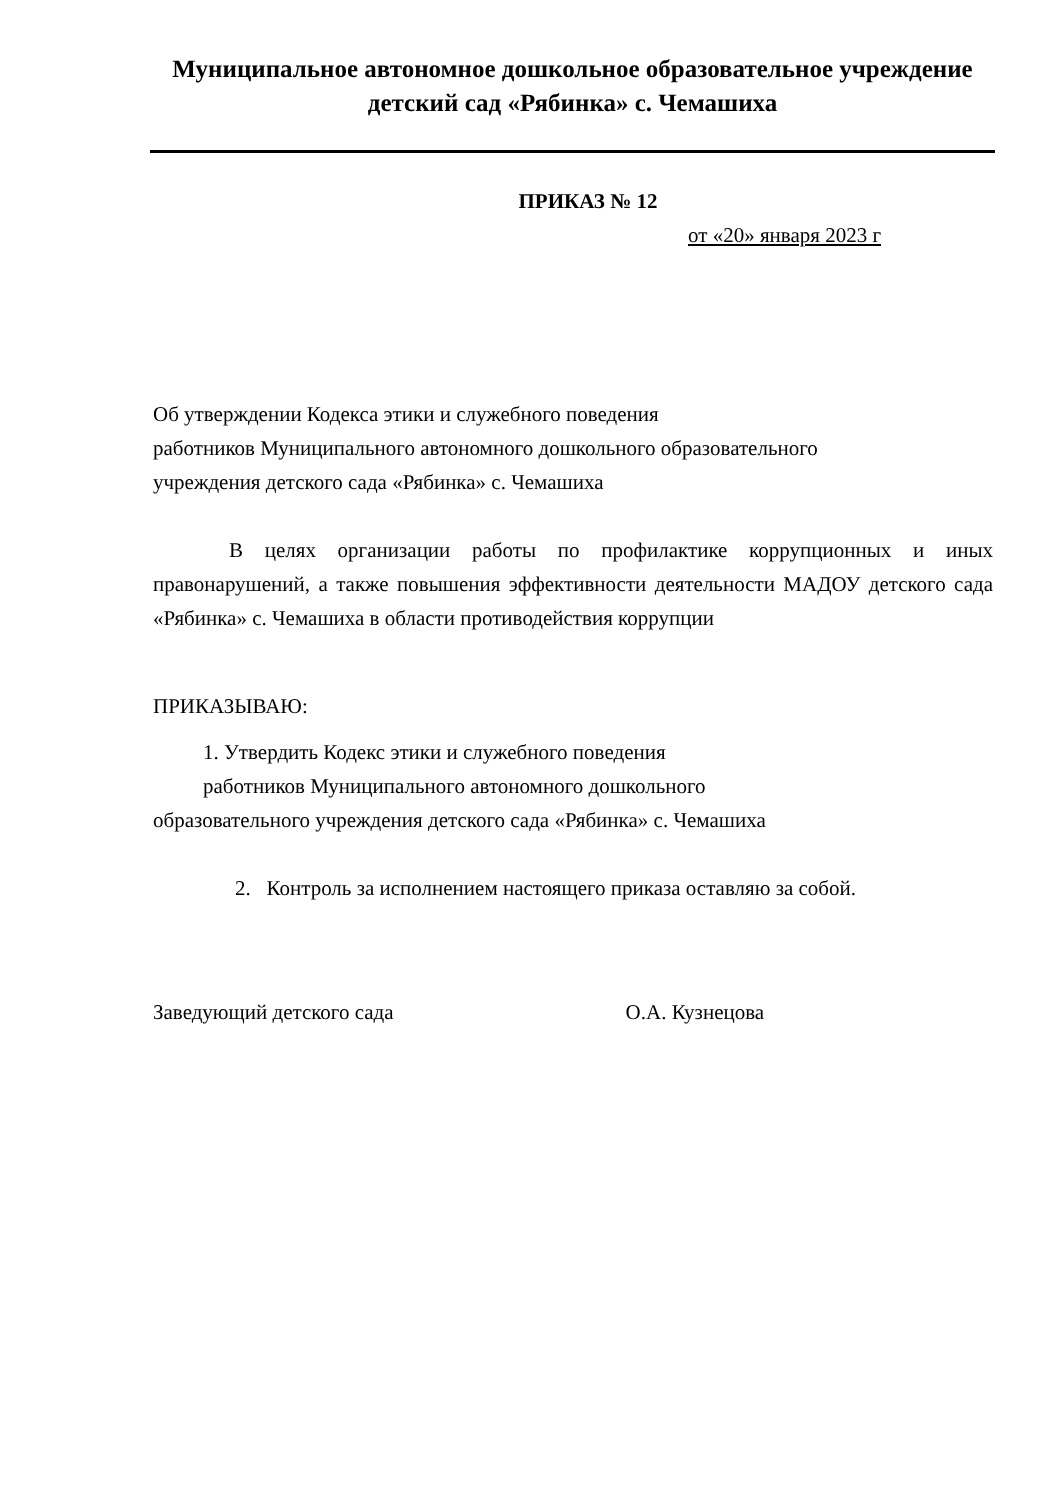Муниципальное автономное дошкольное образовательное учреждение детский сад «Рябинка» с. Чемашиха
ПРИКАЗ № 12
от «20» января 2023 г
Об утверждении Кодекса этики и служебного поведения
работников Муниципального автономного дошкольного образовательного
учреждения детского сада «Рябинка» с. Чемашиха
В целях организации работы по профилактике коррупционных и иных правонарушений, а также повышения эффективности деятельности МАДОУ детского сада «Рябинка» с. Чемашиха в области противодействия коррупции
ПРИКАЗЫВАЮ:
1. Утвердить Кодекс этики и служебного поведения
работников Муниципального автономного дошкольного
образовательного учреждения детского сада «Рябинка» с. Чемашиха
2. Контроль за исполнением настоящего приказа оставляю за собой.
Заведующий детского сада О.А. Кузнецова